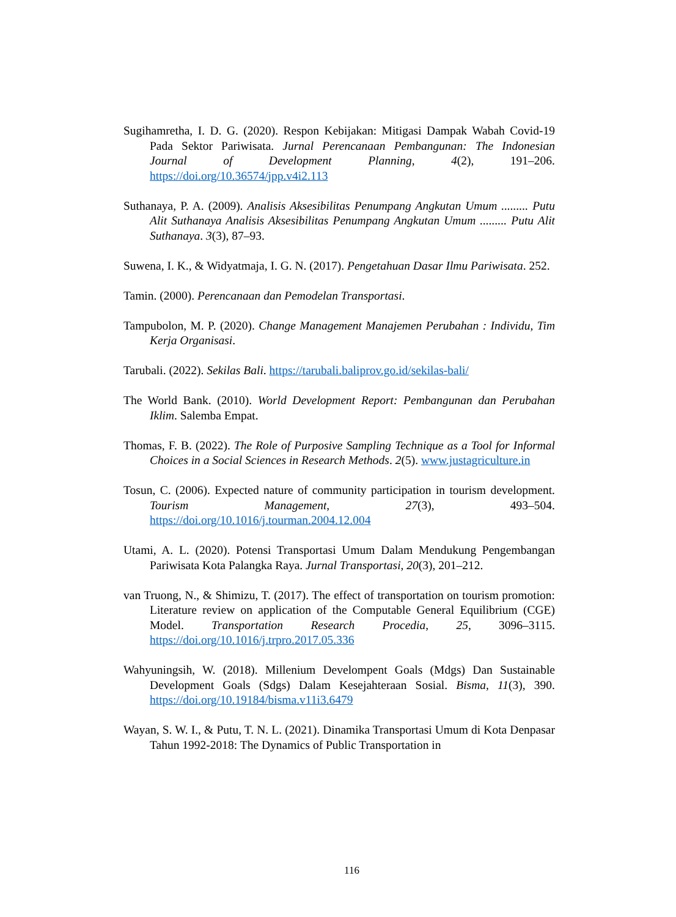Sugihamretha, I. D. G. (2020). Respon Kebijakan: Mitigasi Dampak Wabah Covid-19 Pada Sektor Pariwisata. Jurnal Perencanaan Pembangunan: The Indonesian Journal of Development Planning, 4(2), 191–206. https://doi.org/10.36574/jpp.v4i2.113
Suthanaya, P. A. (2009). Analisis Aksesibilitas Penumpang Angkutan Umum ......... Putu Alit Suthanaya Analisis Aksesibilitas Penumpang Angkutan Umum ......... Putu Alit Suthanaya. 3(3), 87–93.
Suwena, I. K., & Widyatmaja, I. G. N. (2017). Pengetahuan Dasar Ilmu Pariwisata. 252.
Tamin. (2000). Perencanaan dan Pemodelan Transportasi.
Tampubolon, M. P. (2020). Change Management Manajemen Perubahan : Individu, Tim Kerja Organisasi.
Tarubali. (2022). Sekilas Bali. https://tarubali.baliprov.go.id/sekilas-bali/
The World Bank. (2010). World Development Report: Pembangunan dan Perubahan Iklim. Salemba Empat.
Thomas, F. B. (2022). The Role of Purposive Sampling Technique as a Tool for Informal Choices in a Social Sciences in Research Methods. 2(5). www.justagriculture.in
Tosun, C. (2006). Expected nature of community participation in tourism development. Tourism Management, 27(3), 493–504. https://doi.org/10.1016/j.tourman.2004.12.004
Utami, A. L. (2020). Potensi Transportasi Umum Dalam Mendukung Pengembangan Pariwisata Kota Palangka Raya. Jurnal Transportasi, 20(3), 201–212.
van Truong, N., & Shimizu, T. (2017). The effect of transportation on tourism promotion: Literature review on application of the Computable General Equilibrium (CGE) Model. Transportation Research Procedia, 25, 3096–3115. https://doi.org/10.1016/j.trpro.2017.05.336
Wahyuningsih, W. (2018). Millenium Develompent Goals (Mdgs) Dan Sustainable Development Goals (Sdgs) Dalam Kesejahteraan Sosial. Bisma, 11(3), 390. https://doi.org/10.19184/bisma.v11i3.6479
Wayan, S. W. I., & Putu, T. N. L. (2021). Dinamika Transportasi Umum di Kota Denpasar Tahun 1992-2018: The Dynamics of Public Transportation in
116